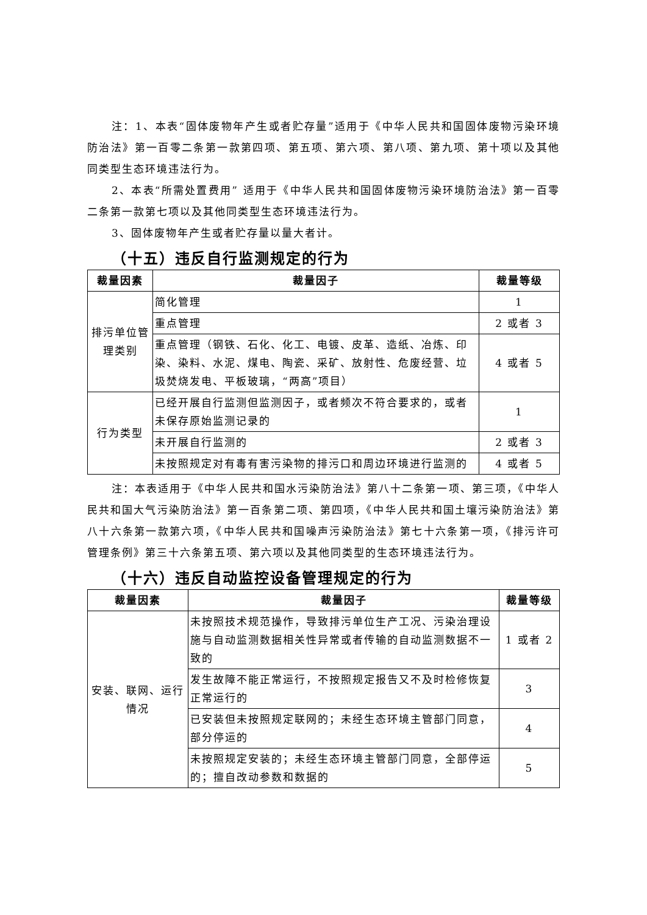注：1、本表“固体废物年产生或者贮存量”适用于《中华人民共和国固体废物污染环境防治法》第一百零二条第一款第四项、第五项、第六项、第八项、第九项、第十项以及其他同类型生态环境违法行为。
2、本表“所需处置费用” 适用于《中华人民共和国固体废物污染环境防治法》第一百零二条第一款第七项以及其他同类型生态环境违法行为。
3、固体废物年产生或者贮存量以量大者计。
（十五）违反自行监测规定的行为
| 裁量因素 | 裁量因子 | 裁量等级 |
| --- | --- | --- |
| 排污单位管理类别 | 简化管理 | 1 |
| | 重点管理 | 2 或者 3 |
| | 重点管理（钢铁、石化、化工、电镀、皮革、造纸、冶炼、印染、染料、水泥、煤电、陶瓷、采矿、放射性、危废经营、垃圾焚烧发电、平板玻璃，“两高”项目） | 4 或者 5 |
| 行为类型 | 已经开展自行监测但监测因子，或者频次不符合要求的，或者未保存原始监测记录的 | 1 |
| | 未开展自行监测的 | 2 或者 3 |
| | 未按照规定对有毒有害污染物的排污口和周边环境进行监测的 | 4 或者 5 |
注：本表适用于《中华人民共和国水污染防治法》第八十二条第一项、第三项，《中华人民共和国大气污染防治法》第一百条第二项、第四项，《中华人民共和国土壤污染防治法》第八十六条第一款第六项，《中华人民共和国噪声污染防治法》第七十六条第一项，《排污许可管理条例》第三十六条第五项、第六项以及其他同类型的生态环境违法行为。
（十六）违反自动监控设备管理规定的行为
| 裁量因素 | 裁量因子 | 裁量等级 |
| --- | --- | --- |
| 安装、联网、运行情况 | 未按照技术规范操作，导致排污单位生产工况、污染治理设施与自动监测数据相关性异常或者传输的自动监测数据不一致的 | 1 或者 2 |
| | 发生故障不能正常运行，不按照规定报告又不及时检修恢复正常运行的 | 3 |
| | 已安装但未按照规定联网的；未经生态环境主管部门同意，部分停运的 | 4 |
| | 未按照规定安装的；未经生态环境主管部门同意，全部停运的；擅自改动参数和数据的 | 5 |